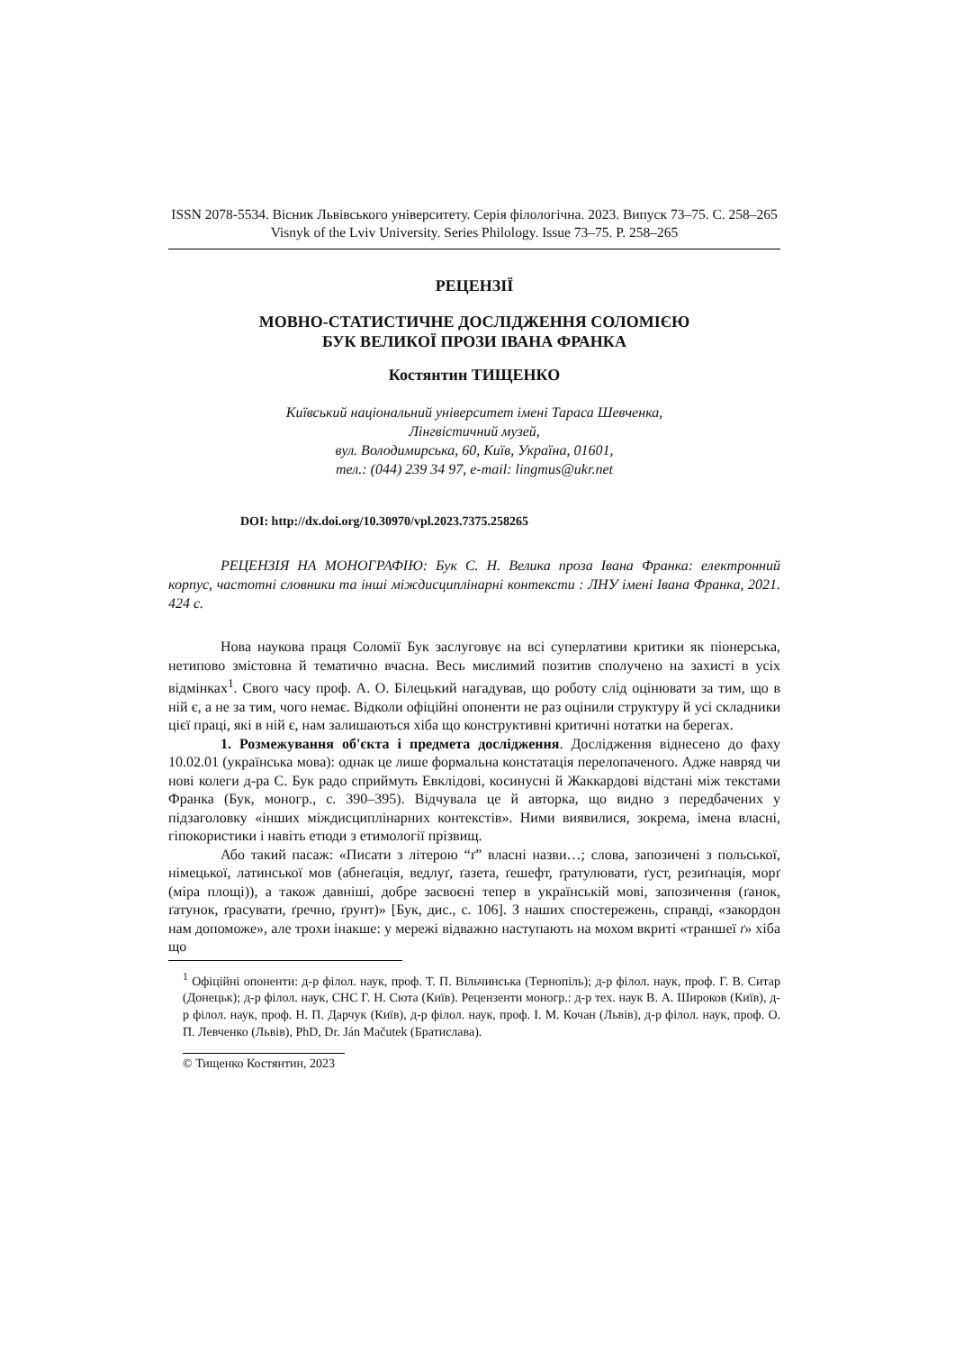ISSN 2078-5534. Вісник Львівського університету. Серія філологічна. 2023. Випуск 73–75. С. 258–265
Visnyk of the Lviv University. Series Philology. Issue 73–75. P. 258–265
РЕЦЕНЗІЇ
МОВНО-СТАТИСТИЧНЕ ДОСЛІДЖЕННЯ СОЛОМІЄЮ
БУК ВЕЛИКОЇ ПРОЗИ ІВАНА ФРАНКА
Костянтин ТИЩЕНКО
Київський національний університет імені Тараса Шевченка,
Лінгвістичний музей,
вул. Володимирська, 60, Київ, Україна, 01601,
тел.: (044) 239 34 97, e-mail: lingmus@ukr.net
DOI: http://dx.doi.org/10.30970/vpl.2023.7375.258265
РЕЦЕНЗІЯ НА МОНОГРАФІЮ: Бук С. Н. Велика проза Івана Франка: електронний корпус, частотні словники та інші міждисциплінарні контексти : ЛНУ імені Івана Франка, 2021. 424 с.
Нова наукова праця Соломії Бук заслуговує на всі суперлативи критики як піонерська, нетипово змістовна й тематично вчасна. Весь мислимий позитив сполучено на захисті в усіх відмінках<sup>1</sup>. Свого часу проф. А. О. Білецький нагадував, що роботу слід оцінювати за тим, що в ній є, а не за тим, чого немає. Відколи офіційні опоненти не раз оцінили структуру й усі складники цієї праці, які в ній є, нам залишаються хіба що конструктивні критичні нотатки на берегах.
1. Розмежування об'єкта і предмета дослідження. Дослідження віднесено до фаху 10.02.01 (українська мова): однак це лише формальна констатація перелопаченого. Адже навряд чи нові колеги д-ра С. Бук радо сприймуть Евклідові, косинусні й Жаккардові відстані між текстами Франка (Бук, моногр., с. 390–395). Відчувала це й авторка, що видно з передбачених у підзаголовку «інших міждисциплінарних контекстів». Ними виявилися, зокрема, імена власні, гіпокористики і навіть етюди з етимології прізвищ.
Або такий пасаж: «Писати з літерою “ґ” власні назви…; слова, запозичені з польської, німецької, латинської мов (абнеґація, ведлуґ, ґазета, ґешефт, ґратулювати, ґуст, резиґнація, морґ (міра площі)), а також давніші, добре засвоєні тепер в українській мові, запозичення (ґанок, ґатунок, ґрасувати, ґречно, ґрунт)» [Бук, дис., с. 106]. З наших спостережень, справді, «закордон нам допоможе», але трохи інакше: у мережі відважно наступають на мохом вкриті «траншеї ґ» хіба що
<sup>1</sup> Офіційні опоненти: д-р філол. наук, проф. Т. П. Вільчинська (Тернопіль); д-р філол. наук, проф. Г. В. Ситар (Донецьк); д-р філол. наук, СНС Г. Н. Сюта (Київ). Рецензенти моногр.: д-р тех. наук В. А. Широков (Київ), д-р філол. наук, проф. Н. П. Дарчук (Київ), д-р філол. наук, проф. І. М. Кочан (Львів), д-р філол. наук, проф. О. П. Левченко (Львів), PhD, Dr. Ján Mačutek (Братислава).
© Тищенко Костянтин, 2023